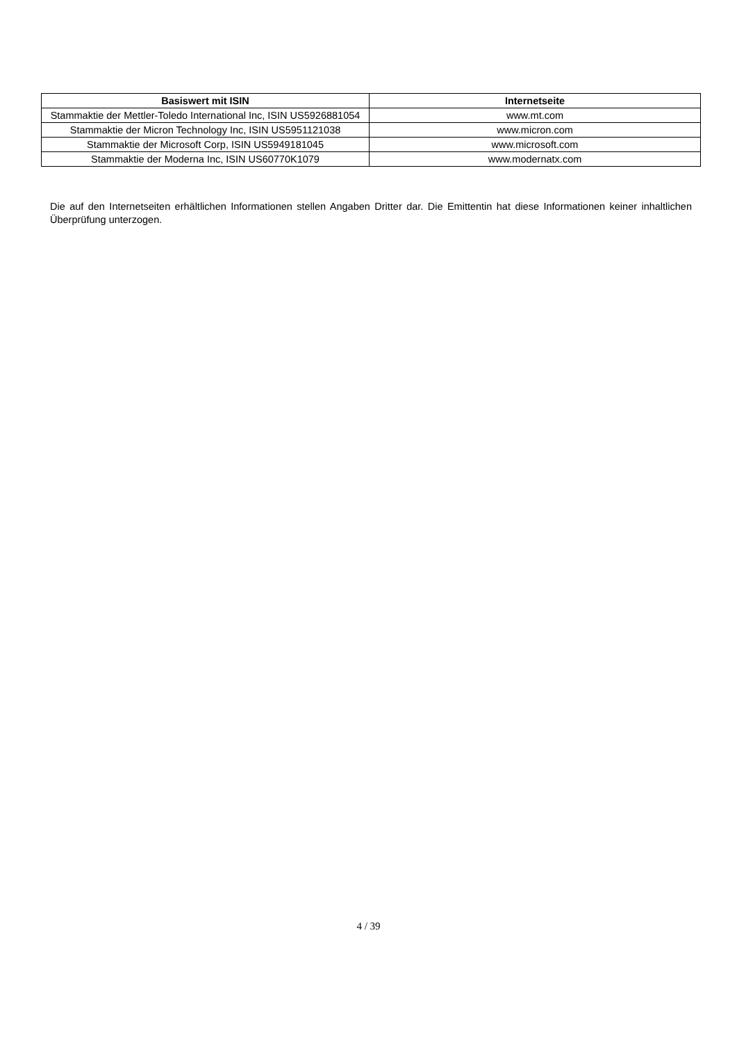| Basiswert mit ISIN | Internetseite |
| --- | --- |
| Stammaktie der Mettler-Toledo International Inc, ISIN US5926881054 | www.mt.com |
| Stammaktie der Micron Technology Inc, ISIN US5951121038 | www.micron.com |
| Stammaktie der Microsoft Corp, ISIN US5949181045 | www.microsoft.com |
| Stammaktie der Moderna Inc, ISIN US60770K1079 | www.modernatx.com |
Die auf den Internetseiten erhältlichen Informationen stellen Angaben Dritter dar. Die Emittentin hat diese Informationen keiner inhaltlichen Überprüfung unterzogen.
4 / 39